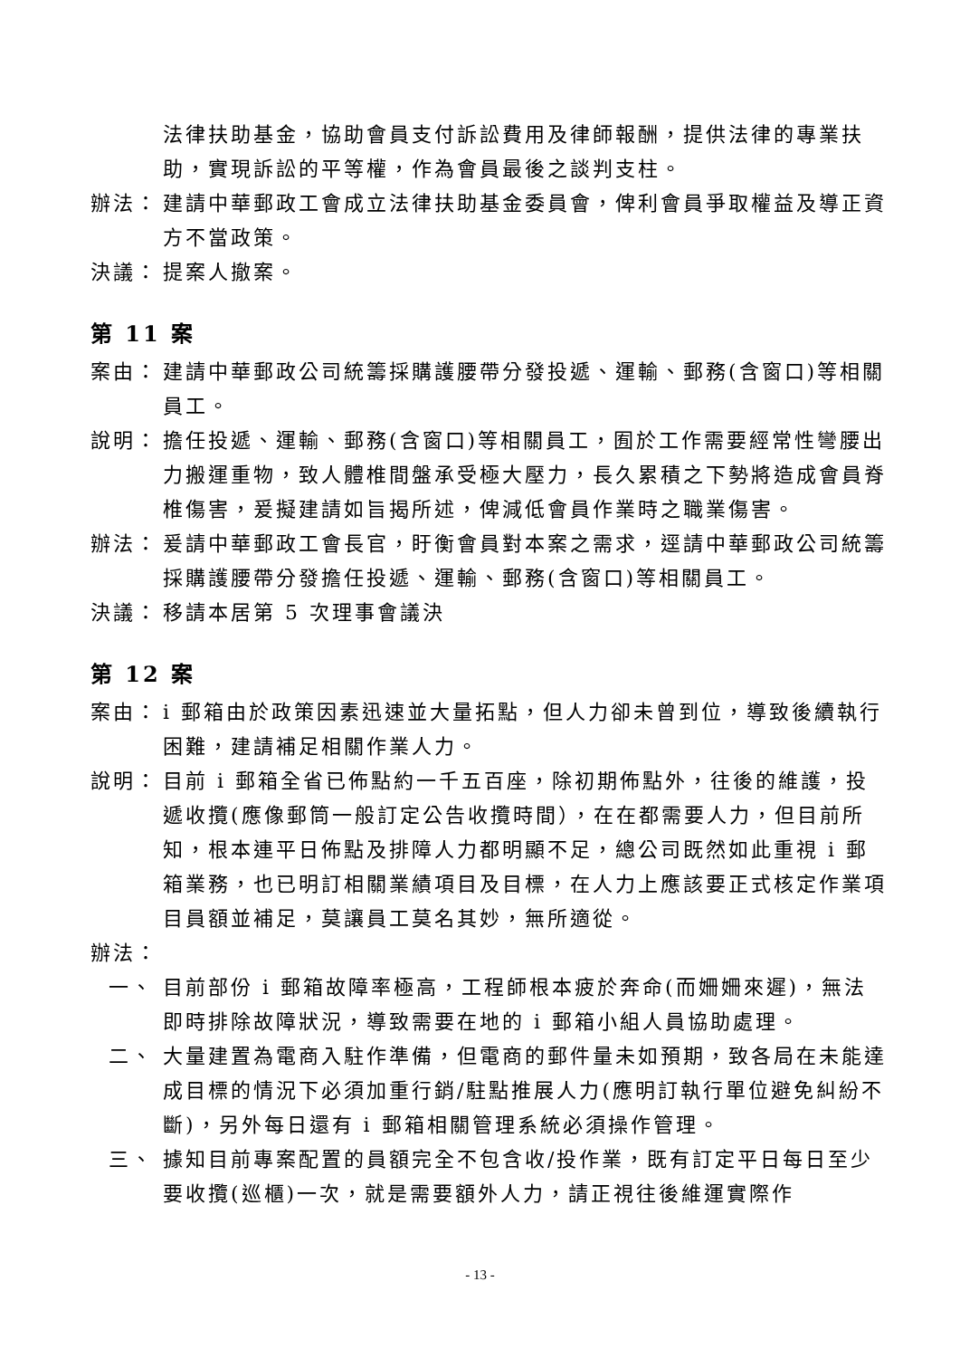法律扶助基金，協助會員支付訴訟費用及律師報酬，提供法律的專業扶助，實現訴訟的平等權，作為會員最後之談判支柱。
辦法： 建請中華郵政工會成立法律扶助基金委員會，俾利會員爭取權益及導正資方不當政策。
決議： 提案人撤案。
第 11 案
案由： 建請中華郵政公司統籌採購護腰帶分發投遞、運輸、郵務(含窗口)等相關員工。
說明： 擔任投遞、運輸、郵務(含窗口)等相關員工，囿於工作需要經常性彎腰出力搬運重物，致人體椎間盤承受極大壓力，長久累積之下勢將造成會員脊椎傷害，爰擬建請如旨揭所述，俾減低會員作業時之職業傷害。
辦法： 爰請中華郵政工會長官，盱衡會員對本案之需求，逕請中華郵政公司統籌採購護腰帶分發擔任投遞、運輸、郵務(含窗口)等相關員工。
決議： 移請本居第 5 次理事會議決
第 12 案
案由： i 郵箱由於政策因素迅速並大量拓點，但人力卻未曾到位，導致後續執行困難，建請補足相關作業人力。
說明： 目前 i 郵箱全省已佈點約一千五百座，除初期佈點外，往後的維護，投遞收攬(應像郵筒一般訂定公告收攬時間），在在都需要人力，但目前所知，根本連平日佈點及排障人力都明顯不足，總公司既然如此重視 i 郵箱業務，也已明訂相關業績項目及目標，在人力上應該要正式核定作業項目員額並補足，莫讓員工莫名其妙，無所適從。
辦法：
一、 目前部份 i 郵箱故障率極高，工程師根本疲於奔命(而姍姍來遲)，無法即時排除故障狀況，導致需要在地的 i 郵箱小組人員協助處理。
二、 大量建置為電商入駐作準備，但電商的郵件量未如預期，致各局在未能達成目標的情況下必須加重行銷/駐點推展人力(應明訂執行單位避免糾紛不斷)，另外每日還有 i 郵箱相關管理系統必須操作管理。
三、 據知目前專案配置的員額完全不包含收/投作業，既有訂定平日每日至少要收攬(巡櫃)一次，就是需要額外人力，請正視往後維運實際作
- 13 -